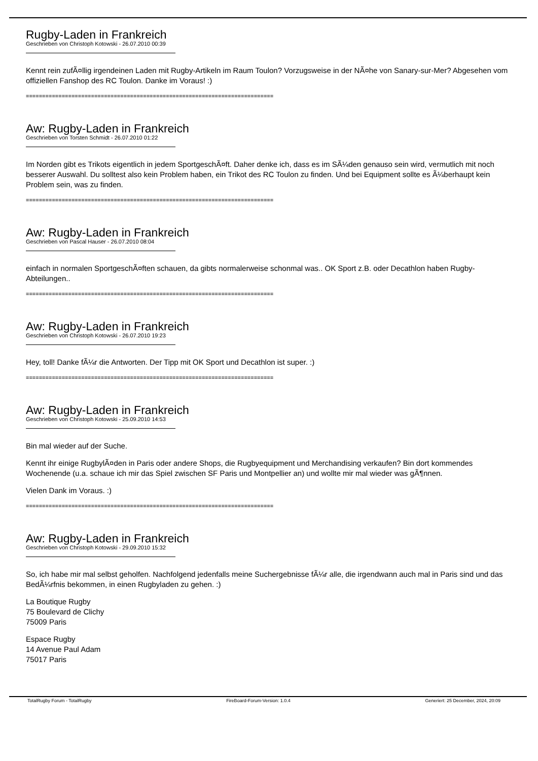Rugby-Laden in Frankreich
Geschrieben von Christoph Kotowski - 26.07.2010 00:39
Kennt rein zufÃ¤llig irgendeinen Laden mit Rugby-Artikeln im Raum Toulon? Vorzugsweise in der NÃ¤he von Sanary-sur-Mer? Abgesehen vom offiziellen Fanshop des RC Toulon. Danke im Voraus! :)
============================================================================
Aw: Rugby-Laden in Frankreich
Geschrieben von Torsten Schmidt - 26.07.2010 01:22
Im Norden gibt es Trikots eigentlich in jedem SportgeschÃ¤ft. Daher denke ich, dass es im SÃ¼den genauso sein wird, vermutlich mit noch besserer Auswahl. Du solltest also kein Problem haben, ein Trikot des RC Toulon zu finden. Und bei Equipment sollte es Ã¼berhaupt kein Problem sein, was zu finden.
============================================================================
Aw: Rugby-Laden in Frankreich
Geschrieben von Pascal Hauser - 26.07.2010 08:04
einfach in normalen SportgeschÃ¤ften schauen, da gibts normalerweise schonmal was.. OK Sport z.B. oder Decathlon haben Rugby-Abteilungen..
============================================================================
Aw: Rugby-Laden in Frankreich
Geschrieben von Christoph Kotowski - 26.07.2010 19:23
Hey, toll! Danke fÃ¼r die Antworten. Der Tipp mit OK Sport und Decathlon ist super. :)
============================================================================
Aw: Rugby-Laden in Frankreich
Geschrieben von Christoph Kotowski - 25.09.2010 14:53
Bin mal wieder auf der Suche.
Kennt ihr einige RugbylÃ¤den in Paris oder andere Shops, die Rugbyequipment und Merchandising verkaufen? Bin dort kommendes Wochenende (u.a. schaue ich mir das Spiel zwischen SF Paris und Montpellier an) und wollte mir mal wieder was gÃ¶nnen.
Vielen Dank im Voraus. :)
============================================================================
Aw: Rugby-Laden in Frankreich
Geschrieben von Christoph Kotowski - 29.09.2010 15:32
So, ich habe mir mal selbst geholfen. Nachfolgend jedenfalls meine Suchergebnisse fÃ¼r alle, die irgendwann auch mal in Paris sind und das BedÃ¼rfnis bekommen, in einen Rugbyladen zu gehen. :)
La Boutique Rugby
75 Boulevard de Clichy
75009 Paris
Espace Rugby
14 Avenue Paul Adam
75017 Paris
TotalRugby Forum - TotalRugby FireBoard-Forum-Version: 1.0.4 Generiert: 25 December, 2024, 20:09